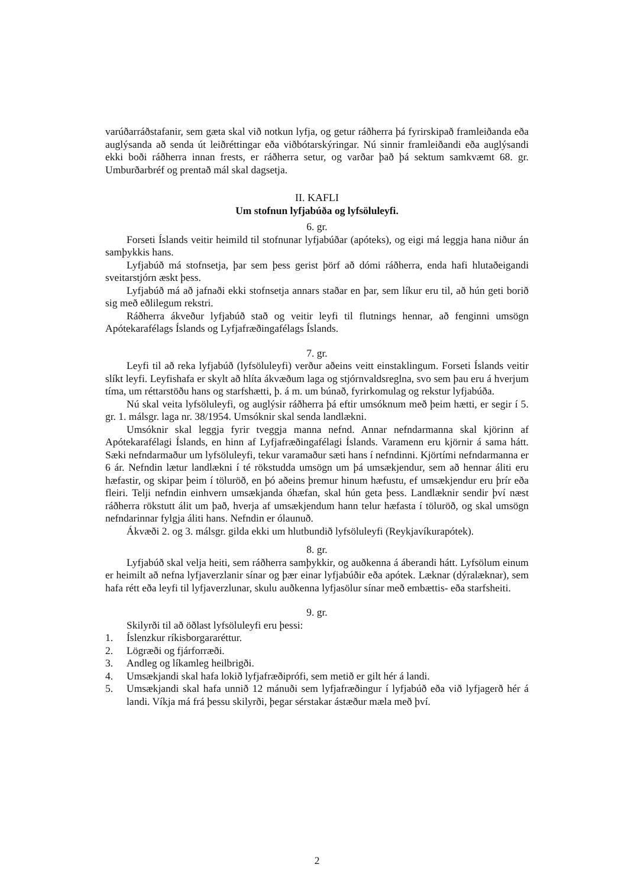varúðarráðstafanir, sem gæta skal við notkun lyfja, og getur ráðherra þá fyrirskipað framleiðanda eða auglýsanda að senda út leiðréttingar eða viðbótarskýringar. Nú sinnir framleiðandi eða auglýsandi ekki boði ráðherra innan frests, er ráðherra setur, og varðar það þá sektum samkvæmt 68. gr. Umburðarbréf og prentað mál skal dagsetja.
II. KAFLI
Um stofnun lyfjabúða og lyfsöluleyfi.
6. gr.
Forseti Íslands veitir heimild til stofnunar lyfjabúðar (apóteks), og eigi má leggja hana niður án samþykkis hans.
Lyfjabúð má stofnsetja, þar sem þess gerist þörf að dómi ráðherra, enda hafi hlutaðeigandi sveitarstjórn æskt þess.
Lyfjabúð má að jafnaði ekki stofnsetja annars staðar en þar, sem líkur eru til, að hún geti borið sig með eðlilegum rekstri.
Ráðherra ákveður lyfjabúð stað og veitir leyfi til flutnings hennar, að fenginni umsögn Apótekarafélags Íslands og Lyfjafræðingafélags Íslands.
7. gr.
Leyfi til að reka lyfjabúð (lyfsöluleyfi) verður aðeins veitt einstaklingum. Forseti Íslands veitir slíkt leyfi. Leyfishafa er skylt að hlíta ákvæðum laga og stjórnvaldsreglna, svo sem þau eru á hverjum tíma, um réttarstöðu hans og starfshætti, þ. á m. um búnað, fyrirkomulag og rekstur lyfjabúða.
Nú skal veita lyfsöluleyfi, og auglýsir ráðherra þá eftir umsóknum með þeim hætti, er segir í 5. gr. 1. málsgr. laga nr. 38/1954. Umsóknir skal senda landlækni.
Umsóknir skal leggja fyrir tveggja manna nefnd. Annar nefndarmanna skal kjörinn af Apótekarafélagi Íslands, en hinn af Lyfjafræðingafélagi Íslands. Varamenn eru kjörnir á sama hátt. Sæki nefndarmaður um lyfsöluleyfi, tekur varamaður sæti hans í nefndinni. Kjörtími nefndarmanna er 6 ár. Nefndin lætur landlækni í té rökstudda umsögn um þá umsækjendur, sem að hennar áliti eru hæfastir, og skipar þeim í töluröð, en þó aðeins þremur hinum hæfustu, ef umsækjendur eru þrír eða fleiri. Telji nefndin einhvern umsækjanda óhæfan, skal hún geta þess. Landlæknir sendir því næst ráðherra rökstutt álit um það, hverja af umsækjendum hann telur hæfasta í töluröð, og skal umsögn nefndarinnar fylgja áliti hans. Nefndin er ólaunuð.
Ákvæði 2. og 3. málsgr. gilda ekki um hlutbundið lyfsöluleyfi (Reykjavíkurapótek).
8. gr.
Lyfjabúð skal velja heiti, sem ráðherra samþykkir, og auðkenna á áberandi hátt. Lyfsölum einum er heimilt að nefna lyfjaverzlanir sínar og þær einar lyfjabúðir eða apótek. Læknar (dýralæknar), sem hafa rétt eða leyfi til lyfjaverzlunar, skulu auðkenna lyfjasölur sínar með embættis- eða starfsheiti.
9. gr.
Skilyrði til að öðlast lyfsöluleyfi eru þessi:
1. Íslenzkur ríkisborgararéttur.
2. Lögræði og fjárforræði.
3. Andleg og líkamleg heilbrigði.
4. Umsækjandi skal hafa lokið lyfjafræðiprófi, sem metið er gilt hér á landi.
5. Umsækjandi skal hafa unnið 12 mánuði sem lyfjafræðingur í lyfjabúð eða við lyfjagerð hér á landi. Víkja má frá þessu skilyrði, þegar sérstakar ástæður mæla með því.
2